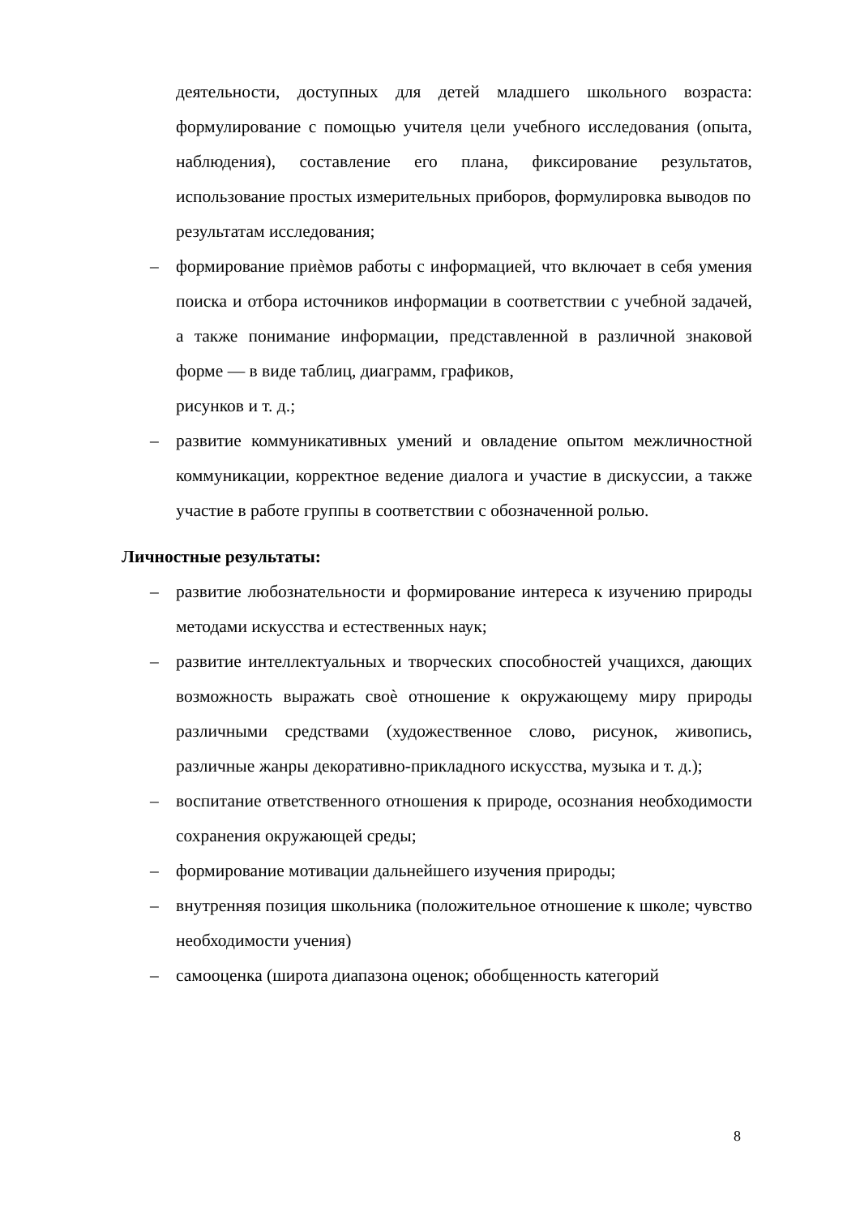деятельности, доступных для детей младшего школьного возраста: формулирование с помощью учителя цели учебного исследования (опыта, наблюдения), составление его плана, фиксирование результатов, использование простых измерительных приборов, формулировка выводов по
результатам исследования;
– формирование приѐмов работы с информацией, что включает в себя умения поиска и отбора источников информации в соответствии с учебной задачей, а также понимание информации, представленной в различной знаковой форме — в виде таблиц, диаграмм, графиков,
рисунков и т. д.;
– развитие коммуникативных умений и овладение опытом межличностной коммуникации, корректное ведение диалога и участие в дискуссии, а также участие в работе группы в соответствии с обозначенной ролью.
Личностные результаты:
– развитие любознательности и формирование интереса к изучению природы методами искусства и естественных наук;
– развитие интеллектуальных и творческих способностей учащихся, дающих возможность выражать своѐ отношение к окружающему миру природы различными средствами (художественное слово, рисунок, живопись, различные жанры декоративно-прикладного искусства, музыка и т. д.);
– воспитание ответственного отношения к природе, осознания необходимости сохранения окружающей среды;
– формирование мотивации дальнейшего изучения природы;
– внутренняя позиция школьника (положительное отношение к школе; чувство необходимости учения)
– самооценка (широта диапазона оценок; обобщенность категорий
8